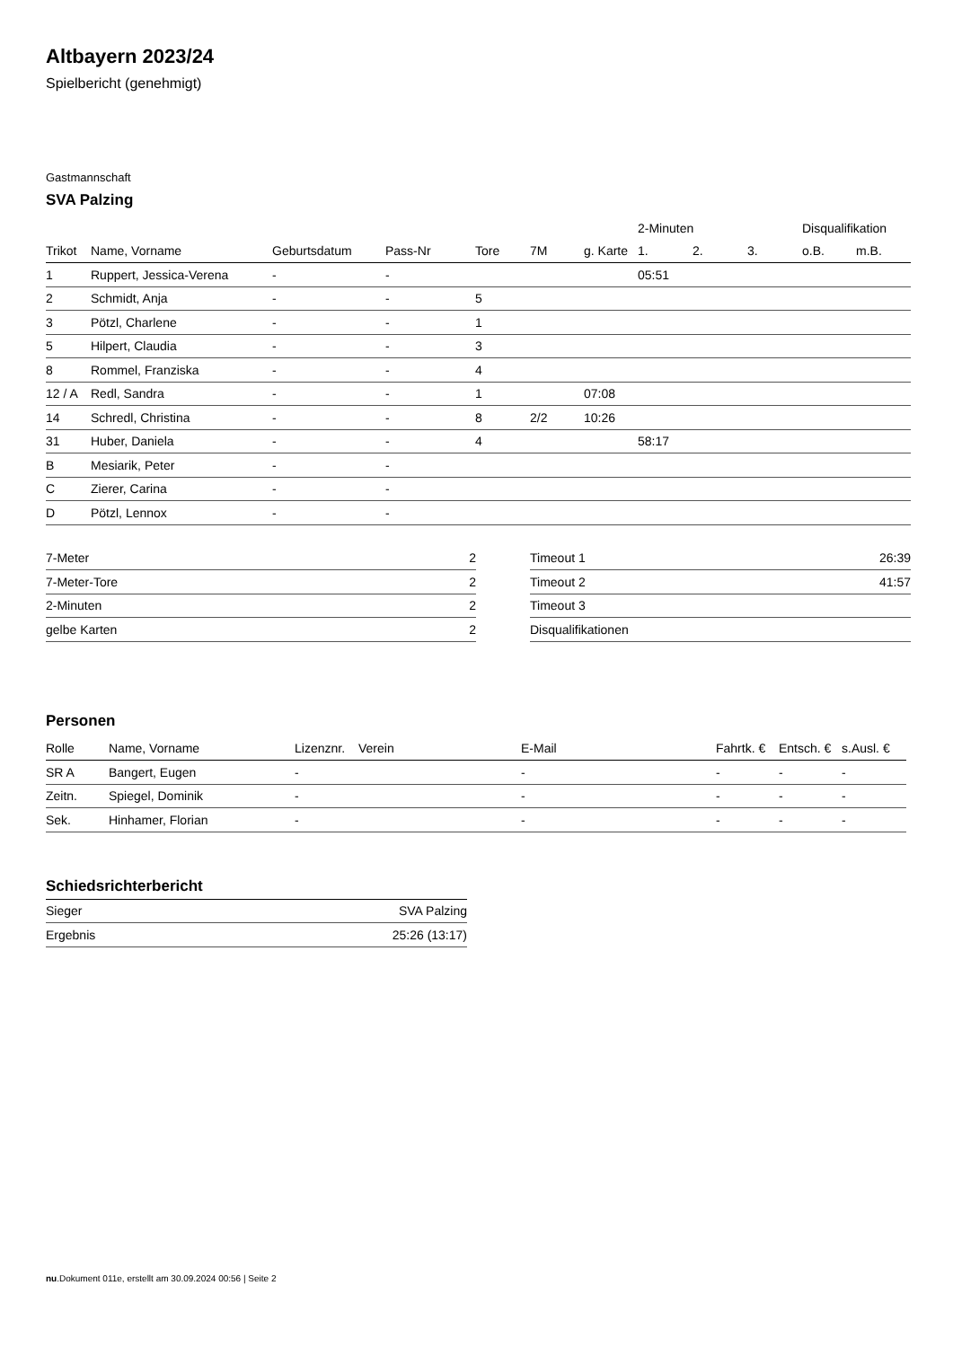Altbayern 2023/24
Spielbericht (genehmigt)
Gastmannschaft
SVA Palzing
| | | | | | | | 2-Minuten | | | Disqualifikation | |
| Trikot | Name, Vorname | Geburtsdatum | Pass-Nr | Tore | 7M | g. Karte | 1. | 2. | 3. | o.B. | m.B. |
| 1 | Ruppert, Jessica-Verena | - | - | | | | 05:51 | | | | |
| 2 | Schmidt, Anja | - | - | 5 | | | | | | | |
| 3 | Pötzl, Charlene | - | - | 1 | | | | | | | |
| 5 | Hilpert, Claudia | - | - | 3 | | | | | | | |
| 8 | Rommel, Franziska | - | - | 4 | | | | | | | |
| 12 / A | Redl, Sandra | - | - | 1 | | 07:08 | | | | | |
| 14 | Schredl, Christina | - | - | 8 | 2/2 | 10:26 | | | | | |
| 31 | Huber, Daniela | - | - | 4 | | | 58:17 | | | | |
| B | Mesiarik, Peter | - | - | | | | | | | | |
| C | Zierer, Carina | - | - | | | | | | | | |
| D | Pötzl, Lennox | - | - | | | | | | | | |
| 7-Meter | 2 |
| 7-Meter-Tore | 2 |
| 2-Minuten | 2 |
| gelbe Karten | 2 |
| Timeout 1 | 26:39 |
| Timeout 2 | 41:57 |
| Timeout 3 | |
| Disqualifikationen | |
Personen
| Rolle | Name, Vorname | Lizenznr. | Verein | E-Mail | Fahrtk. € | Entsch. € | s.Ausl. € |
| --- | --- | --- | --- | --- | --- | --- | --- |
| SR A | Bangert, Eugen | - | | - | - | - | - |
| Zeitn. | Spiegel, Dominik | - | | - | - | - | - |
| Sek. | Hinhamer, Florian | - | | - | - | - | - |
Schiedsrichterbericht
| Sieger | SVA Palzing |
| Ergebnis | 25:26 (13:17) |
nu.Dokument 011e, erstellt am 30.09.2024 00:56 | Seite 2